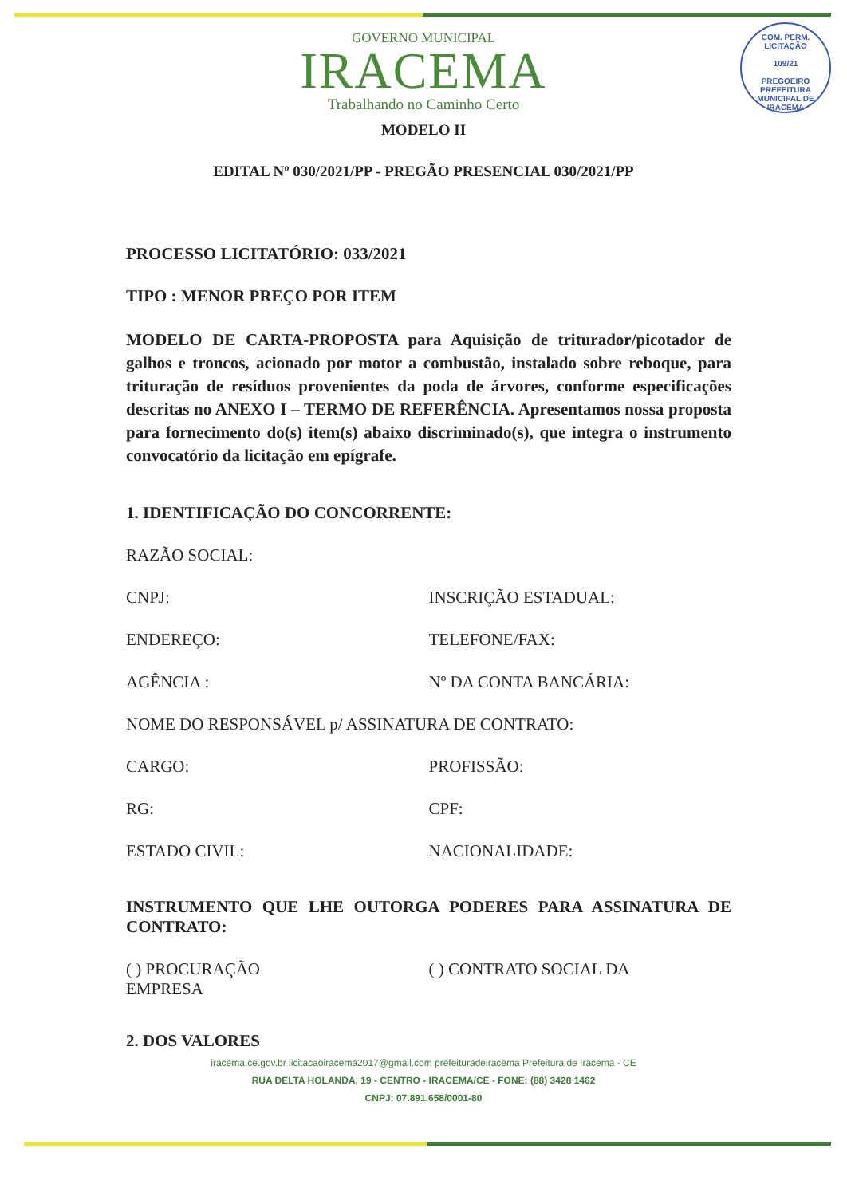COM. PERM. LICITAÇÃO
109/21
PREGOEIRO
PREFEITURA MUNICIPAL DE IRACEMA
GOVERNO MUNICIPAL
IRACEMA
Trabalhando no Caminho Certo
MODELO II
EDITAL Nº 030/2021/PP - PREGÃO PRESENCIAL 030/2021/PP
PROCESSO LICITATÓRIO: 033/2021
TIPO : MENOR PREÇO POR ITEM
MODELO DE CARTA-PROPOSTA para Aquisição de triturador/picotador de galhos e troncos, acionado por motor a combustão, instalado sobre reboque, para trituração de resíduos provenientes da poda de árvores, conforme especificações descritas no ANEXO I – TERMO DE REFERÊNCIA. Apresentamos nossa proposta para fornecimento do(s) item(s) abaixo discriminado(s), que integra o instrumento convocatório da licitação em epígrafe.
1. IDENTIFICAÇÃO DO CONCORRENTE:
RAZÃO SOCIAL:
CNPJ: INSCRIÇÃO ESTADUAL:
ENDEREÇO: TELEFONE/FAX:
AGÊNCIA : Nº DA CONTA BANCÁRIA:
NOME DO RESPONSÁVEL p/ ASSINATURA DE CONTRATO:
CARGO: PROFISSÃO:
RG: CPF:
ESTADO CIVIL: NACIONALIDADE:
INSTRUMENTO QUE LHE OUTORGA PODERES PARA ASSINATURA DE CONTRATO:
( ) PROCURAÇÃO
EMPRESA
( ) CONTRATO SOCIAL DA
2. DOS VALORES
iracema.ce.gov.br licitacaoiracema2017@gmail.com prefeituradeiracema Prefeitura de Iracema - CE
RUA DELTA HOLANDA, 19 - CENTRO - IRACEMA/CE - FONE: (88) 3428 1462
CNPJ: 07.891.658/0001-80